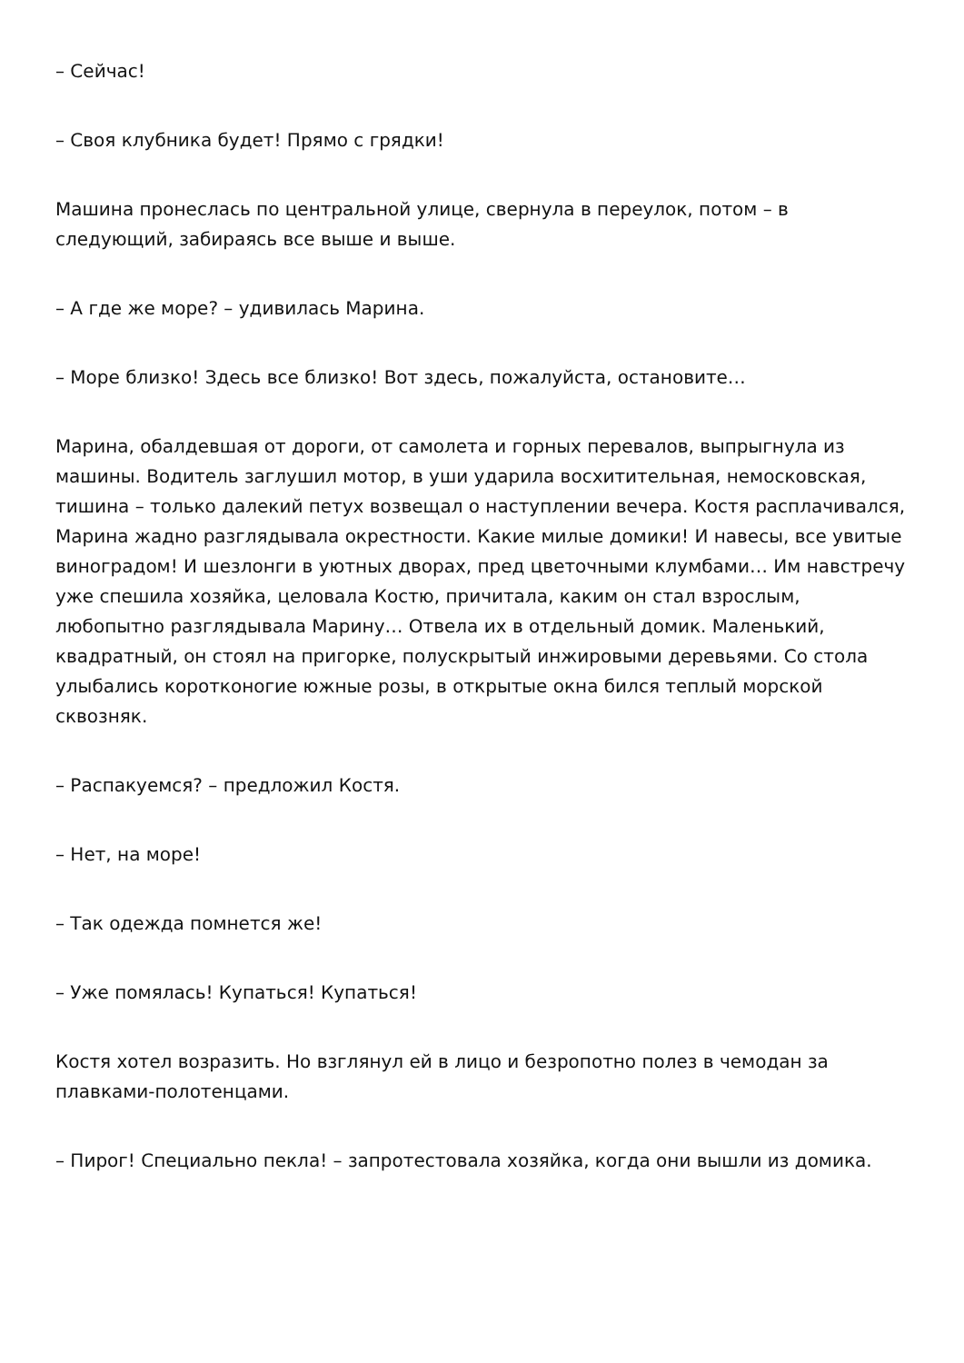– Сейчас!
– Своя клубника будет! Прямо с грядки!
Машина пронеслась по центральной улице, свернула в переулок, потом – в следующий, забираясь все выше и выше.
– А где же море? – удивилась Марина.
– Море близко! Здесь все близко! Вот здесь, пожалуйста, остановите…
Марина, обалдевшая от дороги, от самолета и горных перевалов, выпрыгнула из машины. Водитель заглушил мотор, в уши ударила восхитительная, немосковская, тишина – только далекий петух возвещал о наступлении вечера. Костя расплачивался, Марина жадно разглядывала окрестности. Какие милые домики! И навесы, все увитые виноградом! И шезлонги в уютных дворах, пред цветочными клумбами… Им навстречу уже спешила хозяйка, целовала Костю, причитала, каким он стал взрослым, любопытно разглядывала Марину… Отвела их в отдельный домик. Маленький, квадратный, он стоял на пригорке, полускрытый инжировыми деревьями. Со стола улыбались коротконогие южные розы, в открытые окна бился теплый морской сквозняк.
– Распакуемся? – предложил Костя.
– Нет, на море!
– Так одежда помнется же!
– Уже помялась! Купаться! Купаться!
Костя хотел возразить. Но взглянул ей в лицо и безропотно полез в чемодан за плавками-полотенцами.
– Пирог! Специально пекла! – запротестовала хозяйка, когда они вышли из домика.